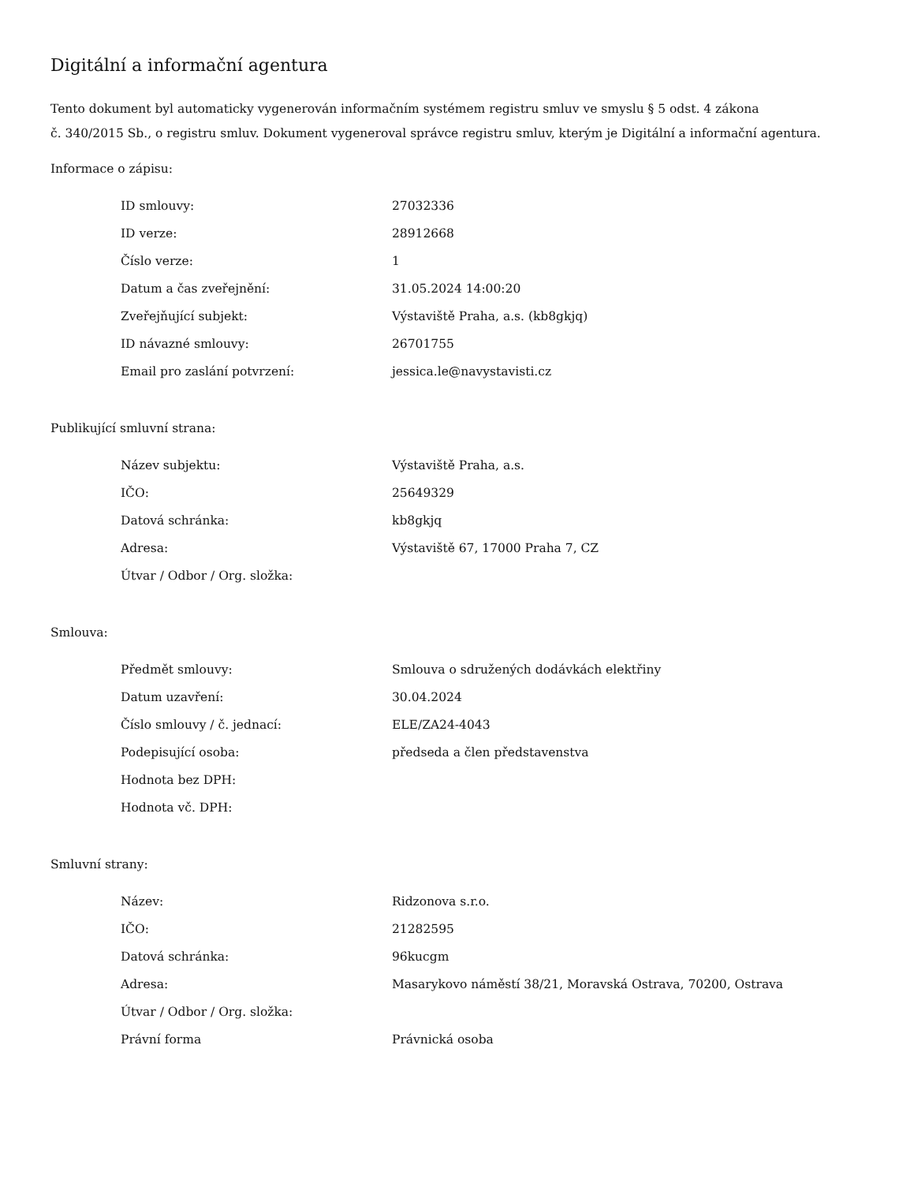Digitální a informační agentura
Tento dokument byl automaticky vygenerován informačním systémem registru smluv ve smyslu § 5 odst. 4 zákona
č. 340/2015 Sb., o registru smluv. Dokument vygeneroval správce registru smluv, kterým je Digitální a informační agentura.
Informace o zápisu:
| ID smlouvy: | 27032336 |
| ID verze: | 28912668 |
| Číslo verze: | 1 |
| Datum a čas zveřejnění: | 31.05.2024 14:00:20 |
| Zveřejňující subjekt: | Výstaviště Praha, a.s. (kb8gkjq) |
| ID návazné smlouvy: | 26701755 |
| Email pro zaslání potvrzení: | jessica.le@navystavisti.cz |
Publikující smluvní strana:
| Název subjektu: | Výstaviště Praha, a.s. |
| IČO: | 25649329 |
| Datová schránka: | kb8gkjq |
| Adresa: | Výstaviště 67, 17000 Praha 7, CZ |
| Útvar / Odbor / Org. složka: | |
Smlouva:
| Předmět smlouvy: | Smlouva o sdružených dodávkách elektřiny |
| Datum uzavření: | 30.04.2024 |
| Číslo smlouvy / č. jednací: | ELE/ZA24-4043 |
| Podepisující osoba: | předseda a člen představenstva |
| Hodnota bez DPH: | |
| Hodnota vč. DPH: | |
Smluvní strany:
| Název: | Ridzonova s.r.o. |
| IČO: | 21282595 |
| Datová schránka: | 96kucgm |
| Adresa: | Masarykovo náměstí 38/21, Moravská Ostrava, 70200, Ostrava |
| Útvar / Odbor / Org. složka: | |
| Právní forma | Právnická osoba |